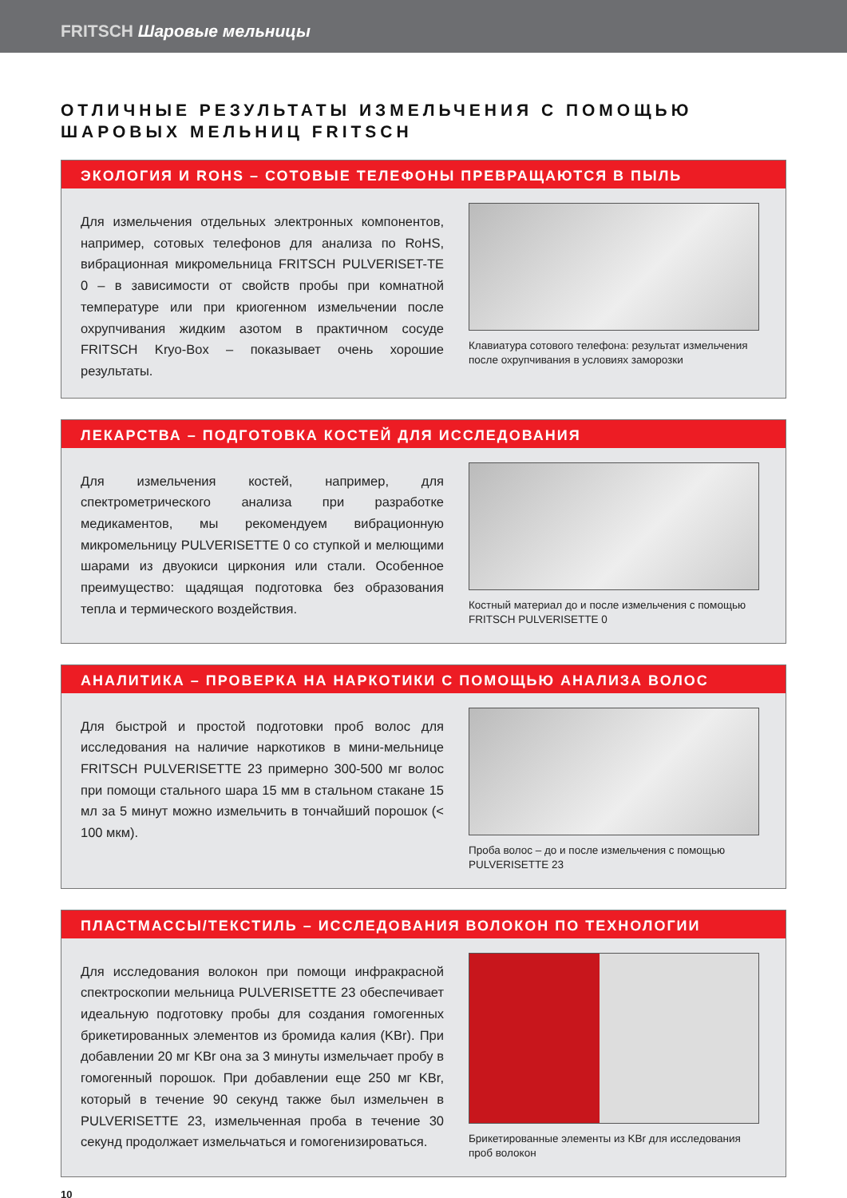FRITSCH Шаровые мельницы
ОТЛИЧНЫЕ РЕЗУЛЬТАТЫ ИЗМЕЛЬЧЕНИЯ С ПОМОЩЬЮ
ШАРОВЫХ МЕЛЬНИЦ FRITSCH
ЭКОЛОГИЯ И ROHS – СОТОВЫЕ ТЕЛЕФОНЫ ПРЕВРАЩАЮТСЯ В ПЫЛЬ
Для измельчения отдельных электронных компонентов, например, сотовых телефонов для анализа по RoHS, вибрационная микромельница FRITSCH PULVERISET-TE 0 – в зависимости от свойств пробы при комнатной температуре или при криогенном измельчении после охрупчивания жидким азотом в практичном сосуде FRITSCH Kryo-Box – показывает очень хорошие результаты.
Клавиатура сотового телефона: результат измельчения после охрупчивания в условиях заморозки
ЛЕКАРСТВА – ПОДГОТОВКА КОСТЕЙ ДЛЯ ИССЛЕДОВАНИЯ
Для измельчения костей, например, для спектрометрического анализа при разработке медикаментов, мы рекомендуем вибрационную микромельницу PULVERISETTE 0 со ступкой и мелющими шарами из двуокиси циркония или стали. Особенное преимущество: щадящая подготовка без образования тепла и термического воздействия.
Костный материал до и после измельчения с помощью FRITSCH PULVERISETTE 0
АНАЛИТИКА – ПРОВЕРКА НА НАРКОТИКИ С ПОМОЩЬЮ АНАЛИЗА ВОЛОС
Для быстрой и простой подготовки проб волос для исследования на наличие наркотиков в мини-мельнице FRITSCH PULVERISETTE 23 примерно 300-500 мг волос при помощи стального шара 15 мм в стальном стакане 15 мл за 5 минут можно измельчить в тончайший порошок (< 100 мкм).
Проба волос – до и после измельчения с помощью PULVERISETTE 23
ПЛАСТМАССЫ/ТЕКСТИЛЬ – ИССЛЕДОВАНИЯ ВОЛОКОН ПО ТЕХНОЛОГИИ
Для исследования волокон при помощи инфракрасной спектроскопии мельница PULVERISETTE 23 обеспечивает идеальную подготовку пробы для создания гомогенных брикетированных элементов из бромида калия (KBr). При добавлении 20 мг KBr она за 3 минуты измельчает пробу в гомогенный порошок. При добавлении еще 250 мг KBr, который в течение 90 секунд также был измельчен в PULVERISETTE 23, измельченная проба в течение 30 секунд продолжает измельчаться и гомогенизироваться.
Брикетированные элементы из KBr для исследования проб волокон
10